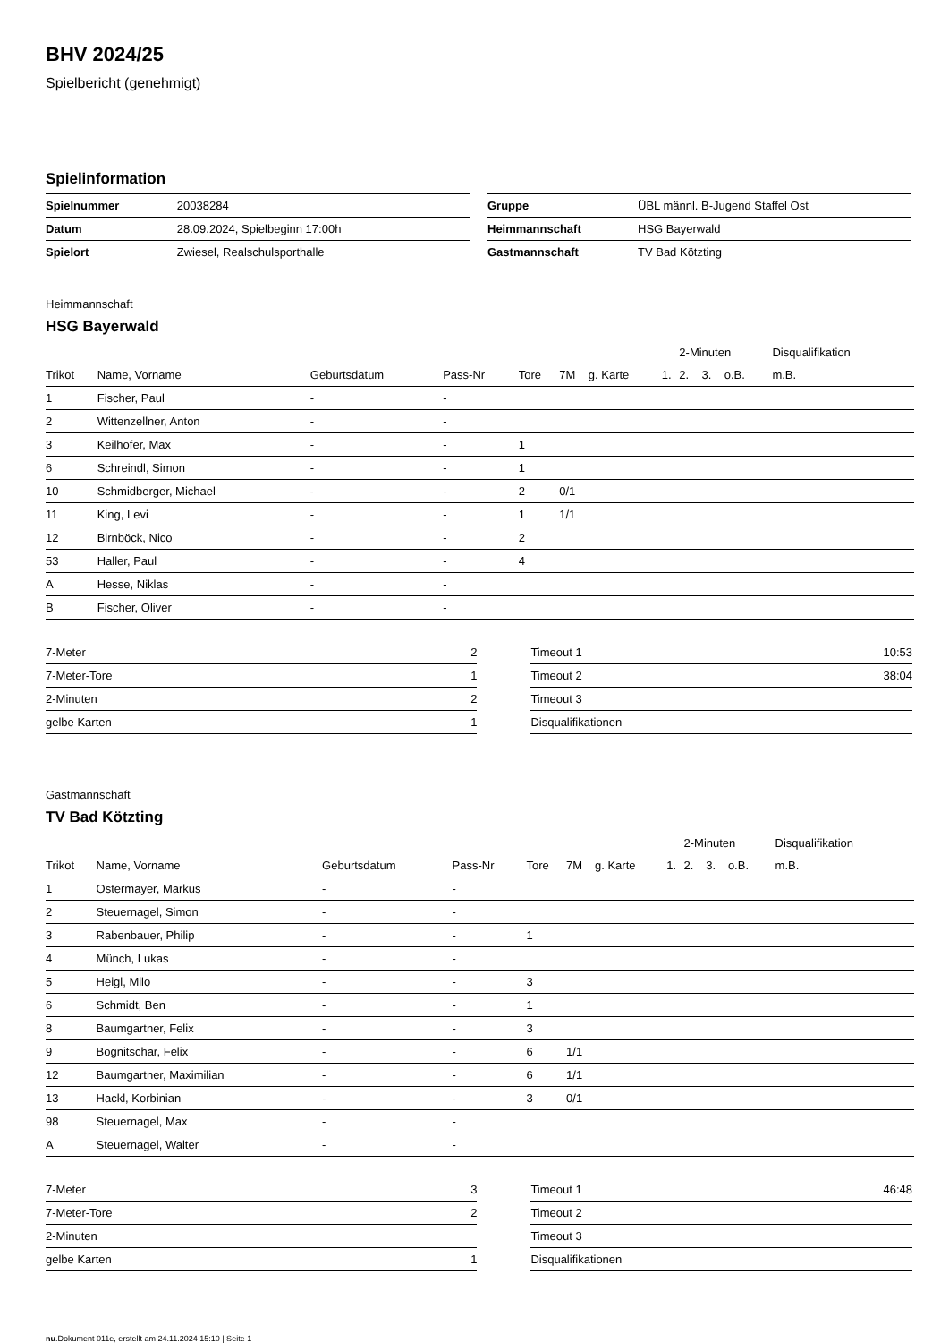BHV 2024/25
Spielbericht (genehmigt)
Spielinformation
| Spielnummer | 20038284 |
| Datum | 28.09.2024, Spielbeginn 17:00h |
| Spielort | Zwiesel, Realschulsporthalle |
| Gruppe | ÜBL männl. B-Jugend Staffel Ost |
| Heimmannschaft | HSG Bayerwald |
| Gastmannschaft | TV Bad Kötzting |
Heimmannschaft
HSG Bayerwald
| | | | | | | | | 2-Minuten | | | Disqualifikation | |
| --- | --- | --- | --- | --- | --- | --- | --- | --- | --- | --- | --- | --- |
| Trikot | Name, Vorname | Geburtsdatum | Pass-Nr | Tore | 7M | g. Karte | 1. | 2. | 3. | o.B. | m.B. | |
| 1 | Fischer, Paul | - | - | | | | | | | | | |
| 2 | Wittenzellner, Anton | - | - | | | | | | | | | |
| 3 | Keilhofer, Max | - | - | 1 | | | | | | | | |
| 6 | Schreindl, Simon | - | - | 1 | | | | | | | | |
| 10 | Schmidberger, Michael | - | - | 2 | 0/1 | | | | | | | |
| 11 | King, Levi | - | - | 1 | 1/1 | | | | | | | |
| 12 | Birnböck, Nico | - | - | 2 | | | | | | | | |
| 53 | Haller, Paul | - | - | 4 | | | | | | | | |
| A | Hesse, Niklas | - | - | | | | | | | | | |
| B | Fischer, Oliver | - | - | | | | | | | | | |
| 7-Meter | 2 |
| 7-Meter-Tore | 1 |
| 2-Minuten | 2 |
| gelbe Karten | 1 |
| Timeout 1 | 10:53 |
| Timeout 2 | 38:04 |
| Timeout 3 | |
| Disqualifikationen | |
Gastmannschaft
TV Bad Kötzting
| | | | | | | | | 2-Minuten | | | Disqualifikation | |
| --- | --- | --- | --- | --- | --- | --- | --- | --- | --- | --- | --- | --- |
| Trikot | Name, Vorname | Geburtsdatum | Pass-Nr | Tore | 7M | g. Karte | 1. | 2. | 3. | o.B. | m.B. | |
| 1 | Ostermayer, Markus | - | - | | | | | | | | | |
| 2 | Steuernagel, Simon | - | - | | | | | | | | | |
| 3 | Rabenbauer, Philip | - | - | 1 | | | | | | | | |
| 4 | Münch, Lukas | - | - | | | | | | | | | |
| 5 | Heigl, Milo | - | - | 3 | | | | | | | | |
| 6 | Schmidt, Ben | - | - | 1 | | | | | | | | |
| 8 | Baumgartner, Felix | - | - | 3 | | | | | | | | |
| 9 | Bognitschar, Felix | - | - | 6 | 1/1 | | | | | | | |
| 12 | Baumgartner, Maximilian | - | - | 6 | 1/1 | | | | | | | |
| 13 | Hackl, Korbinian | - | - | 3 | 0/1 | | | | | | | |
| 98 | Steuernagel, Max | - | - | | | | | | | | | |
| A | Steuernagel, Walter | - | - | | | | | | | | | |
| 7-Meter | 3 |
| 7-Meter-Tore | 2 |
| 2-Minuten | |
| gelbe Karten | 1 |
| Timeout 1 | 46:48 |
| Timeout 2 | |
| Timeout 3 | |
| Disqualifikationen | |
nu.Dokument 011e, erstellt am 24.11.2024 15:10 | Seite 1